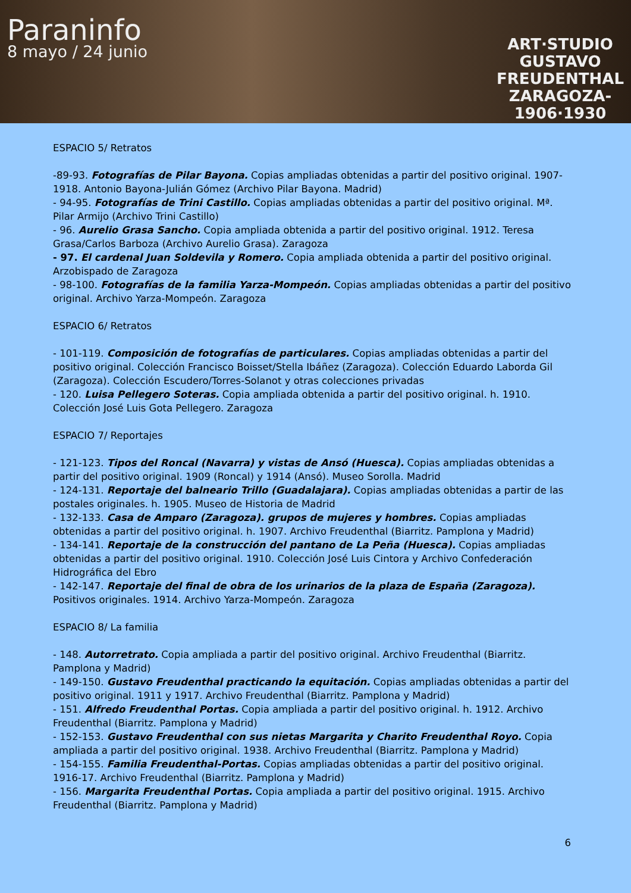Paraninfo
8 mayo / 24 junio
ART·STUDIO
GUSTAVO
FREUDENTHAL
ZARAGOZA-
1906·1930
ESPACIO 5/ Retratos
-89-93. Fotografías de Pilar Bayona. Copias ampliadas obtenidas a partir del positivo original. 1907-1918. Antonio Bayona-Julián Gómez (Archivo Pilar Bayona. Madrid)
- 94-95. Fotografías de Trini Castillo. Copias ampliadas obtenidas a partir del positivo original. Mª. Pilar Armijo (Archivo Trini Castillo)
- 96. Aurelio Grasa Sancho. Copia ampliada obtenida a partir del positivo original. 1912. Teresa Grasa/Carlos Barboza (Archivo Aurelio Grasa). Zaragoza
- 97. El cardenal Juan Soldevila y Romero. Copia ampliada obtenida a partir del positivo original. Arzobispado de Zaragoza
- 98-100. Fotografías de la familia Yarza-Mompeón. Copias ampliadas obtenidas a partir del positivo original. Archivo Yarza-Mompeón. Zaragoza
ESPACIO 6/ Retratos
- 101-119. Composición de fotografías de particulares. Copias ampliadas obtenidas a partir del positivo original. Colección Francisco Boisset/Stella Ibáñez (Zaragoza). Colección Eduardo Laborda Gil (Zaragoza). Colección Escudero/Torres-Solanot y otras colecciones privadas
- 120. Luisa Pellegero Soteras. Copia ampliada obtenida a partir del positivo original. h. 1910. Colección José Luis Gota Pellegero. Zaragoza
ESPACIO 7/ Reportajes
- 121-123. Tipos del Roncal (Navarra) y vistas de Ansó (Huesca). Copias ampliadas obtenidas a partir del positivo original. 1909 (Roncal) y 1914 (Ansó). Museo Sorolla. Madrid
- 124-131. Reportaje del balneario Trillo (Guadalajara). Copias ampliadas obtenidas a partir de las postales originales. h. 1905. Museo de Historia de Madrid
- 132-133. Casa de Amparo (Zaragoza). grupos de mujeres y hombres. Copias ampliadas obtenidas a partir del positivo original. h. 1907. Archivo Freudenthal (Biarritz. Pamplona y Madrid)
- 134-141. Reportaje de la construcción del pantano de La Peña (Huesca). Copias ampliadas obtenidas a partir del positivo original. 1910. Colección José Luis Cintora y Archivo Confederación Hidrográfica del Ebro
- 142-147. Reportaje del final de obra de los urinarios de la plaza de España (Zaragoza). Positivos originales. 1914. Archivo Yarza-Mompeón. Zaragoza
ESPACIO 8/ La familia
- 148. Autorretrato. Copia ampliada a partir del positivo original. Archivo Freudenthal (Biarritz. Pamplona y Madrid)
- 149-150. Gustavo Freudenthal practicando la equitación. Copias ampliadas obtenidas a partir del positivo original. 1911 y 1917. Archivo Freudenthal (Biarritz. Pamplona y Madrid)
- 151. Alfredo Freudenthal Portas. Copia ampliada a partir del positivo original. h. 1912. Archivo Freudenthal (Biarritz. Pamplona y Madrid)
- 152-153. Gustavo Freudenthal con sus nietas Margarita y Charito Freudenthal Royo. Copia ampliada a partir del positivo original. 1938. Archivo Freudenthal (Biarritz. Pamplona y Madrid)
- 154-155. Familia Freudenthal-Portas. Copias ampliadas obtenidas a partir del positivo original. 1916-17. Archivo Freudenthal (Biarritz. Pamplona y Madrid)
- 156. Margarita Freudenthal Portas. Copia ampliada a partir del positivo original. 1915. Archivo Freudenthal (Biarritz. Pamplona y Madrid)
6